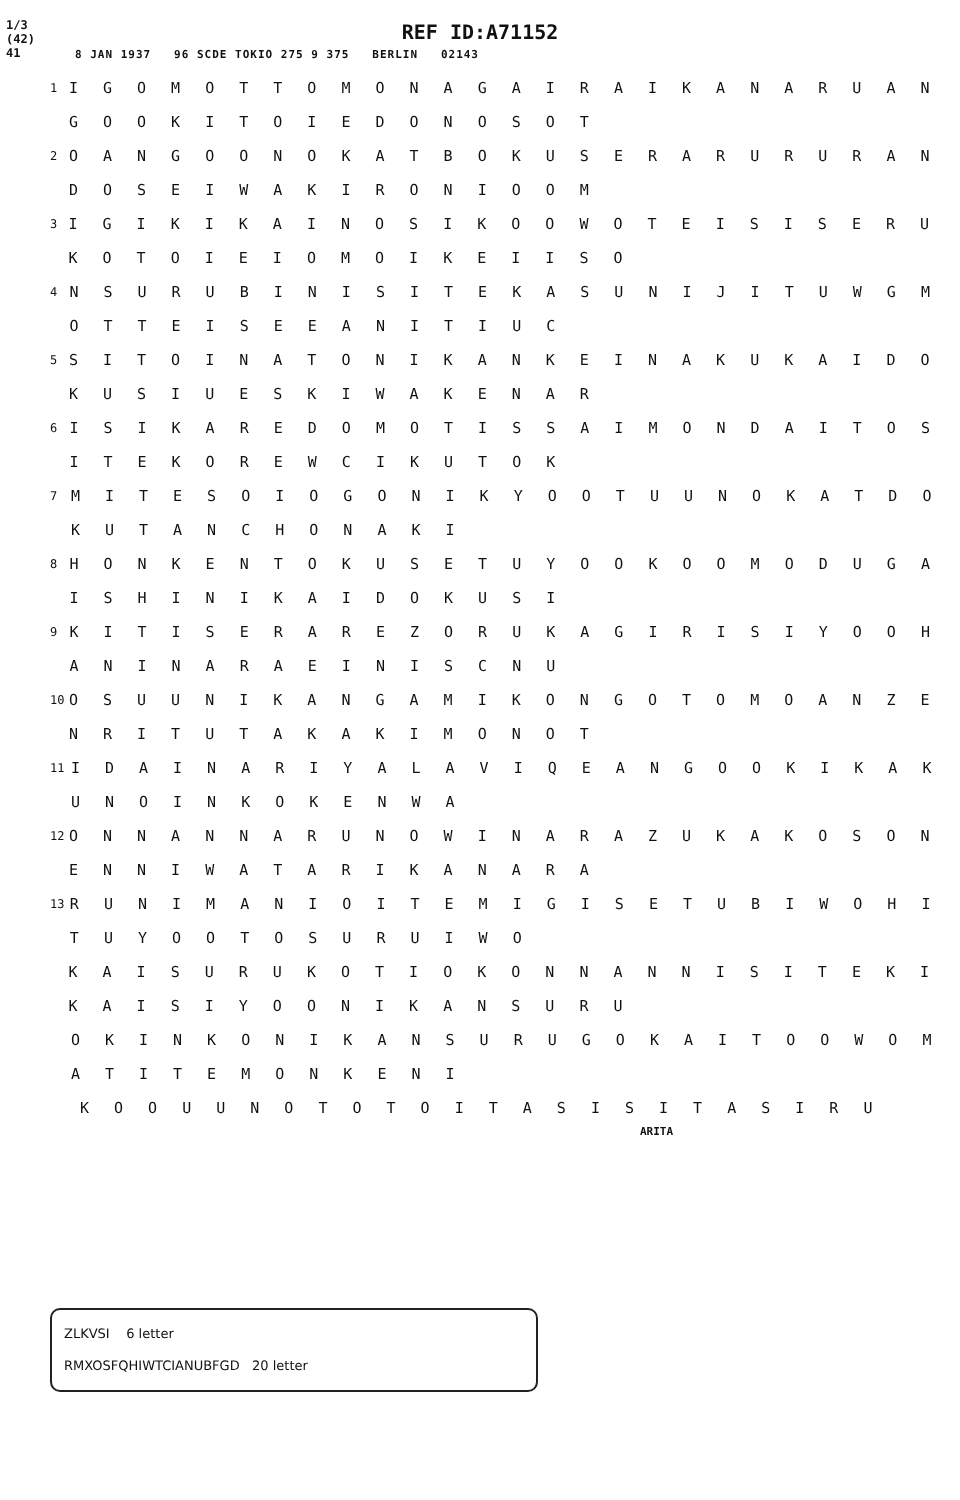1/3
(42)
41
REF ID:A71152
8 JAN 1937 96 SCDE TOKIO 275 9 375 BERLIN 02143
1 I G O M O T T O M O N A G A I R A I K A N A R U A N G O O K I T O I E D O N O S O T
2 O A N G O O N O K A T B O K U S E R A R U R U R A N D O S E I W A K I R O N I O O M
3 I G I K I K A I N O S I K O O W O T E I S I S E R U K O T O I E I O M O I K E I I S O
4 N S U R U B I N I S I T E K A S U N I J I T U W G M O T T E I S E E A N I T I U C
5 S I T O I N A T O N I K A N K E I N A K U K A I D O K U S I U E S K I W A K E N A R
6 I S I K A R E D O M O T I S S A I M O N D A I T O S I T E K O R E W C I K U T O K
7 M I T E S O I O G O N I K Y O O T U U N O K A T D O K U T A N C H O N A K I
8 H O N K E N T O K U S E T U Y O O K O O M O D U G A I S H I N I K A I D O K U S I
9 K I T I S E R A R E Z O R U K A G I R I S I Y O O H A N I N A R A E I N I S C N U
10 O S U U N I K A N G A M I K O N G O T O M O A N Z E N R I T U T A K A K I M O N O T
11 I D A I N A R I Y A L A V I Q E A N G O O K I K A K U N O I N K O K E N W A
12 O N N A N N A R U N O W I N A R A Z U K A K O S O N E N N I W A T A R I K A N A R A
13 R U N I M A N I O I T E M I G I S E T U B I W O H I T U Y O O T O S U R U I W O
K A I S U R U K O T I O K O N N A N N I S I T E K I K A I S I Y O O N I K A N S U R U
O K I N K O N I K A N S U R U G O K A I T O O W O M A T I T E M O N K E N I
K O O U U N O T O T O I T A S I S I T A S I R U
ARITA
ZLKVSI 6 letter
RMXOSFQHIWTCIANUBFGD 20 letter